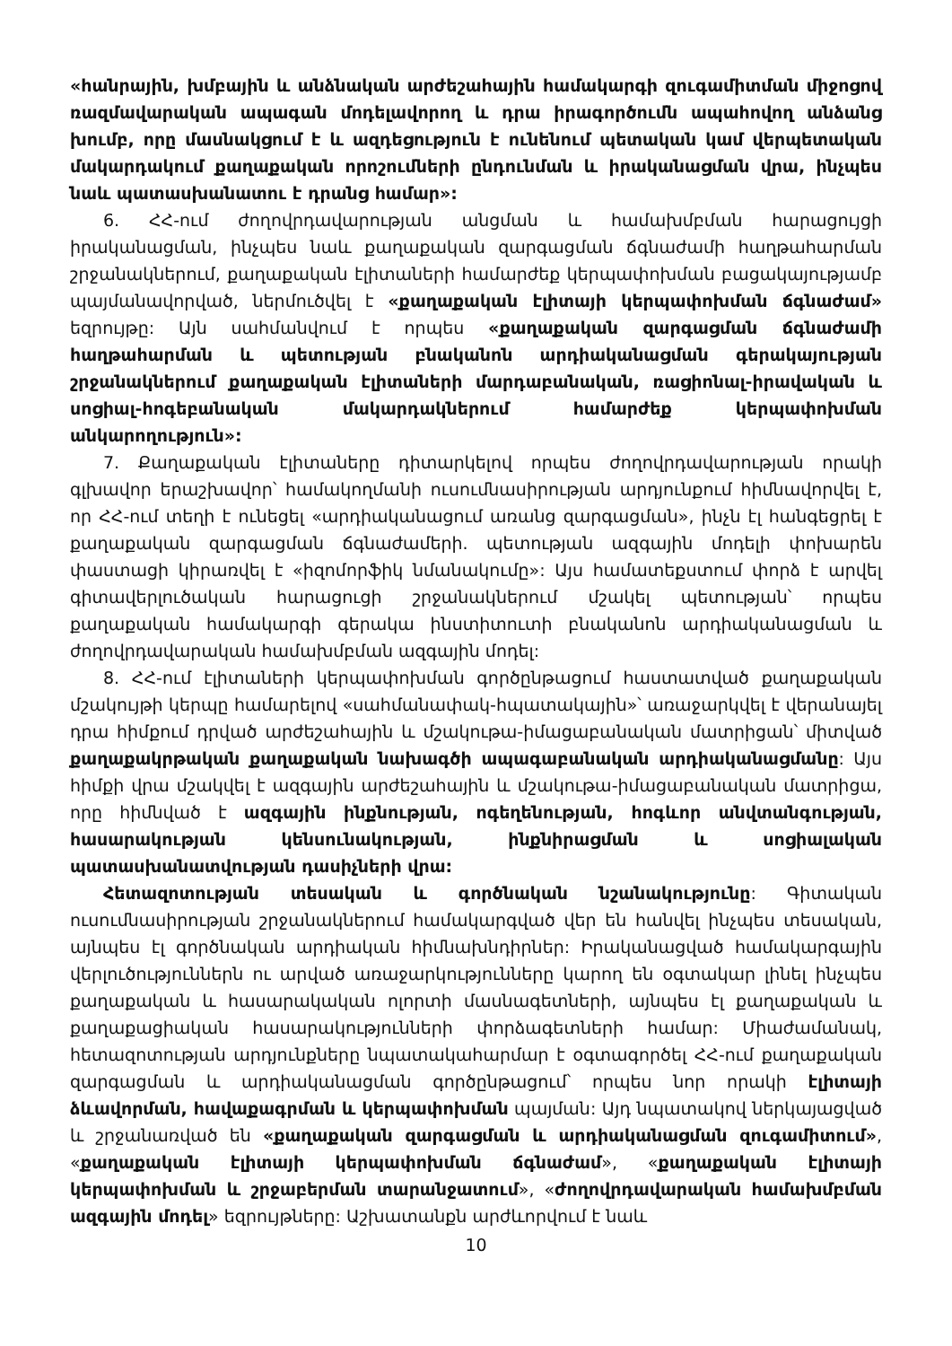«հանրային, խմբային և անձնական արժեշահային համակարգի զուգամիտման միջոցով ռազմավարական ապագան մոդելավորող և դրա իրագործումն ապահովող անձանց խումբ, որը մասնակցում է և ազդեցություն է ունենում պետական կամ վերպետական մակարդակում քաղաքական որոշումների ընդունման և իրականացման վրա, ինչպես նաև պատասխանատու է դրանց համար»:
6. ՀՀ-ում ժողովրդավարության անցման և համախմբման հարացույցի իրականացման, ինչպես նաև քաղաքական զարգացման ճգնաժամի հաղթահարման շրջանակներում, քաղաքական էլիտաների համարժեք կերպափոխման բացակայությամբ պայմանավորված, ներմուծվել է «քաղաքական էլիտայի կերպափոխման ճգնաժամ» եզրույթը: Այն սահմանվում է որպես «քաղաքական զարգացման ճգնաժամի հաղթահարման և պետության բնականոն արդիականացման գերակայության շրջանակներում քաղաքական էլիտաների մարդաբանական, ռացիոնալ-իրավական և սոցիալ-հոգեբանական մակարդակներում համարժեք կերպափոխման անկարողություն»:
7. Քաղաքական էլիտաները դիտարկելով որպես ժողովրդավարության որակի գլխավոր երաշխավոր՝ համակողմանի ուսումնասիրության արդյունքում հիմնավորվել է, որ ՀՀ-ում տեղի է ունեցել «արդիականացում առանց զարգացման», ինչն էլ հանգեցրել է քաղաքական զարգացման ճգնաժամերի. պետության ազգային մոդելի փոխարեն փաստացի կիրառվել է «իզոմորֆիկ նմանակումը»: Այս համատեքստում փորձ է արվել գիտավերլուծական հարացուցի շրջանակներում մշակել պետության՝ որպես քաղաքական համակարգի գերակա ինստիտուտի բնականոն արդիականացման և ժողովրդավարական համախմբման ազգային մոդել:
8. ՀՀ-ում էլիտաների կերպափոխման գործընթացում հաստատված քաղաքական մշակույթի կերպը համարելով «սահմանափակ-հպատակային»՝ առաջարկվել է վերանայել դրա հիմքում դրված արժեշահային և մշակութա-իմացաբանական մատրիցան՝ միտված քաղաքակրթական քաղաքական նախագծի ապագաբանական արդիականացմանը: Այս հիմքի վրա մշակվել է ազգային արժեշահային և մշակութա-իմացաբանական մատրիցա, որը հիմնված է ազգային ինքնության, ոգեղենության, հոգևոր անվտանգության, հասարակության կենսունակության, ինքնիրացման և սոցիալական պատասխանատվության դասիչների վրա:
Հետազոտության տեսական և գործնական նշանակությունը: Գիտական ուսումնասիրության շրջանակներում համակարգված վեր են հանվել ինչպես տեսական, այնպես էլ գործնական արդիական հիմնախնդիրներ: Իրականացված համակարգային վերլուծություններն ու արված առաջարկությունները կարող են օգտակար լինել ինչպես քաղաքական և հասարակական ոլորտի մասնագետների, այնպես էլ քաղաքական և քաղաքացիական հասարակությունների փորձագետների համար: Միաժամանակ, հետազոտության արդյունքները նպատակահարմար է օգտագործել ՀՀ-ում քաղաքական զարգացման և արդիականացման գործընթացում՝ որպես նոր որակի էլիտայի ձևավորման, հավաքագրման և կերպափոխման պայման: Այդ նպատակով ներկայացված և շրջանառված են «քաղաքական զարգացման և արդիականացման զուգամիտում», «քաղաքական էլիտայի կերպափոխման ճգնաժամ», «քաղաքական էլիտայի կերպափոխման և շրջաբերման տարանջատում», «ժողովրդավարական համախմբման ազգային մոդել» եզրույթները: Աշխատանքն արժևորվում է նաև
10